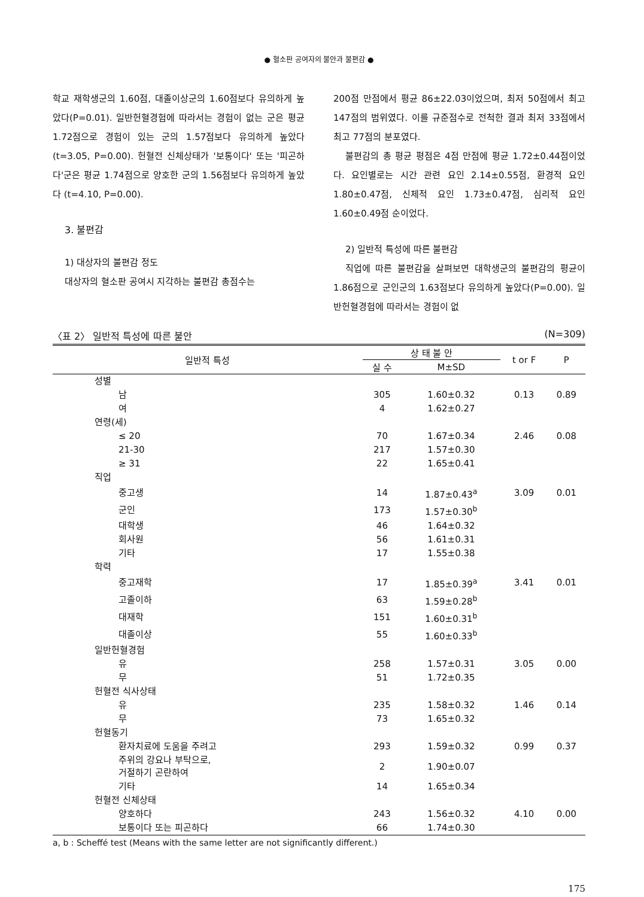● 혈소판 공여자의 불안과 불편감 ●
학교 재학생군의 1.60점, 대졸이상군의 1.60점보다 유의하게 높았다(P=0.01). 일반헌혈경험에 따라서는 경험이 없는 군은 평균 1.72점으로 경험이 있는 군의 1.57점보다 유의하게 높았다(t=3.05, P=0.00). 헌혈전 신체상태가 '보통이다' 또는 '피곤하다'군은 평균 1.74점으로 양호한 군의 1.56점보다 유의하게 높았다 (t=4.10, P=0.00).
3. 불편감
1) 대상자의 불편감 정도
대상자의 혈소판 공여시 지각하는 불편감 총점수는
200점 만점에서 평균 86±22.03이었으며, 최저 50점에서 최고 147점의 범위였다. 이를 규준점수로 전척한 결과 최저 33점에서 최고 77점의 분포였다.
불편감의 총 평균 평점은 4점 만점에 평균 1.72±0.44점이었다. 요인별로는 시간 관련 요인 2.14±0.55점, 환경적 요인 1.80±0.47점, 신체적 요인 1.73±0.47점, 심리적 요인 1.60±0.49점 순이었다.
2) 일반적 특성에 따른 불편감
직업에 따른 불편감을 살펴보면 대학생군의 불편감의 평균이 1.86점으로 군인군의 1.63점보다 유의하게 높았다(P=0.00). 일반헌혈경험에 따라서는 경험이 없
〈표 2〉 일반적 특성에 따른 불안 (N=309)
| 일반적 특성 | 상 태 불 안 | | t or F | P |
| --- | --- | --- | --- | --- |
| | 실 수 | M±SD | | |
| 성별 | | | | |
| 남 | 305 | 1.60±0.32 | 0.13 | 0.89 |
| 여 | 4 | 1.62±0.27 | | |
| 연령(세) | | | | |
| ≤ 20 | 70 | 1.67±0.34 | 2.46 | 0.08 |
| 21-30 | 217 | 1.57±0.30 | | |
| ≥ 31 | 22 | 1.65±0.41 | | |
| 직업 | | | | |
| 중고생 | 14 | 1.87±0.43<sup>a</sup> | 3.09 | 0.01 |
| 군인 | 173 | 1.57±0.30<sup>b</sup> | | |
| 대학생 | 46 | 1.64±0.32 | | |
| 회사원 | 56 | 1.61±0.31 | | |
| 기타 | 17 | 1.55±0.38 | | |
| 학력 | | | | |
| 중고재학 | 17 | 1.85±0.39<sup>a</sup> | 3.41 | 0.01 |
| 고졸이하 | 63 | 1.59±0.28<sup>b</sup> | | |
| 대재학 | 151 | 1.60±0.31<sup>b</sup> | | |
| 대졸이상 | 55 | 1.60±0.33<sup>b</sup> | | |
| 일반헌혈경험 | | | | |
| 유 | 258 | 1.57±0.31 | 3.05 | 0.00 |
| 무 | 51 | 1.72±0.35 | | |
| 헌혈전 식사상태 | | | | |
| 유 | 235 | 1.58±0.32 | 1.46 | 0.14 |
| 무 | 73 | 1.65±0.32 | | |
| 헌혈동기 | | | | |
| 환자치료에 도움을 주려고 | 293 | 1.59±0.32 | 0.99 | 0.37 |
| 주위의 강요나 부탁으로, 거절하기 곤란하여 | 2 | 1.90±0.07 | | |
| 기타 | 14 | 1.65±0.34 | | |
| 헌혈전 신체상태 | | | | |
| 양호하다 | 243 | 1.56±0.32 | 4.10 | 0.00 |
| 보통이다 또는 피곤하다 | 66 | 1.74±0.30 | | |
a, b : Scheffé test (Means with the same letter are not significantly different.)
175